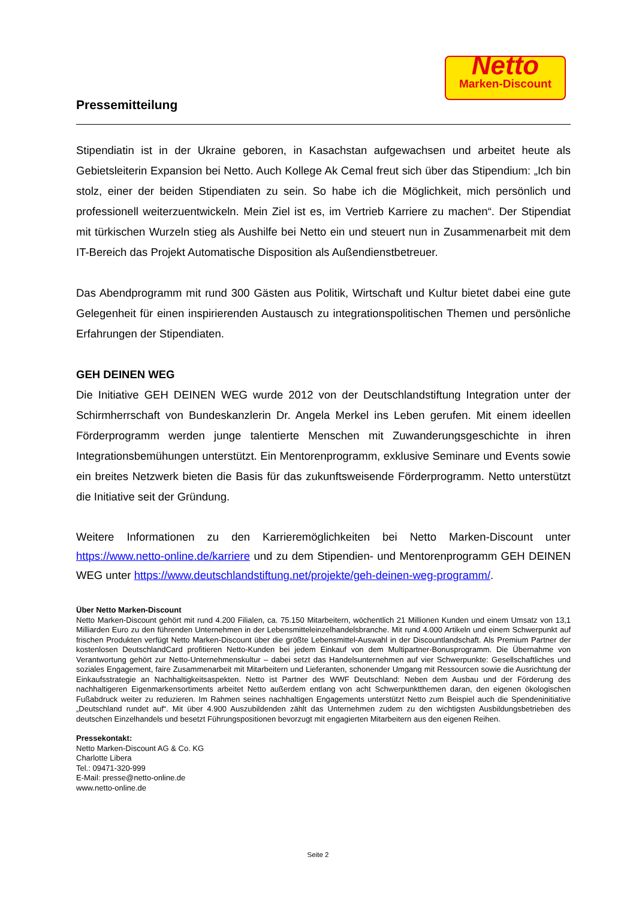Netto
Marken-Discount
Pressemitteilung
Stipendiatin ist in der Ukraine geboren, in Kasachstan aufgewachsen und arbeitet heute als Gebietsleiterin Expansion bei Netto. Auch Kollege Ak Cemal freut sich über das Stipendium: „Ich bin stolz, einer der beiden Stipendiaten zu sein. So habe ich die Möglichkeit, mich persönlich und professionell weiterzuentwickeln. Mein Ziel ist es, im Vertrieb Karriere zu machen“. Der Stipendiat mit türkischen Wurzeln stieg als Aushilfe bei Netto ein und steuert nun in Zusammenarbeit mit dem IT-Bereich das Projekt Automatische Disposition als Außendienstbetreuer.
Das Abendprogramm mit rund 300 Gästen aus Politik, Wirtschaft und Kultur bietet dabei eine gute Gelegenheit für einen inspirierenden Austausch zu integrationspolitischen Themen und persönliche Erfahrungen der Stipendiaten.
GEH DEINEN WEG
Die Initiative GEH DEINEN WEG wurde 2012 von der Deutschlandstiftung Integration unter der Schirmherrschaft von Bundeskanzlerin Dr. Angela Merkel ins Leben gerufen. Mit einem ideellen Förderprogramm werden junge talentierte Menschen mit Zuwanderungsgeschichte in ihren Integrationsbemühungen unterstützt. Ein Mentorenprogramm, exklusive Seminare und Events sowie ein breites Netzwerk bieten die Basis für das zukunftsweisende Förderprogramm. Netto unterstützt die Initiative seit der Gründung.
Weitere Informationen zu den Karrieremöglichkeiten bei Netto Marken-Discount unter https://www.netto-online.de/karriere und zu dem Stipendien- und Mentorenprogramm GEH DEINEN WEG unter https://www.deutschlandstiftung.net/projekte/geh-deinen-weg-programm/.
Über Netto Marken-Discount
Netto Marken-Discount gehört mit rund 4.200 Filialen, ca. 75.150 Mitarbeitern, wöchentlich 21 Millionen Kunden und einem Umsatz von 13,1 Milliarden Euro zu den führenden Unternehmen in der Lebensmitteleinzelhandelsbranche. Mit rund 4.000 Artikeln und einem Schwerpunkt auf frischen Produkten verfügt Netto Marken-Discount über die größte Lebensmittel-Auswahl in der Discountlandschaft. Als Premium Partner der kostenlosen DeutschlandCard profitieren Netto-Kunden bei jedem Einkauf von dem Multipartner-Bonusprogramm. Die Übernahme von Verantwortung gehört zur Netto-Unternehmenskultur – dabei setzt das Handelsunternehmen auf vier Schwerpunkte: Gesellschaftliches und soziales Engagement, faire Zusammenarbeit mit Mitarbeitern und Lieferanten, schonender Umgang mit Ressourcen sowie die Ausrichtung der Einkaufsstrategie an Nachhaltigkeitsaspekten. Netto ist Partner des WWF Deutschland: Neben dem Ausbau und der Förderung des nachhaltigeren Eigenmarkensortiments arbeitet Netto außerdem entlang von acht Schwerpunktthemen daran, den eigenen ökologischen Fußabdruck weiter zu reduzieren. Im Rahmen seines nachhaltigen Engagements unterstützt Netto zum Beispiel auch die Spendeninitiative „Deutschland rundet auf“. Mit über 4.900 Auszubildenden zählt das Unternehmen zudem zu den wichtigsten Ausbildungsbetrieben des deutschen Einzelhandels und besetzt Führungspositionen bevorzugt mit engagierten Mitarbeitern aus den eigenen Reihen.
Pressekontakt:
Netto Marken-Discount AG & Co. KG
Charlotte Libera
Tel.: 09471-320-999
E-Mail: presse@netto-online.de
www.netto-online.de
Seite 2